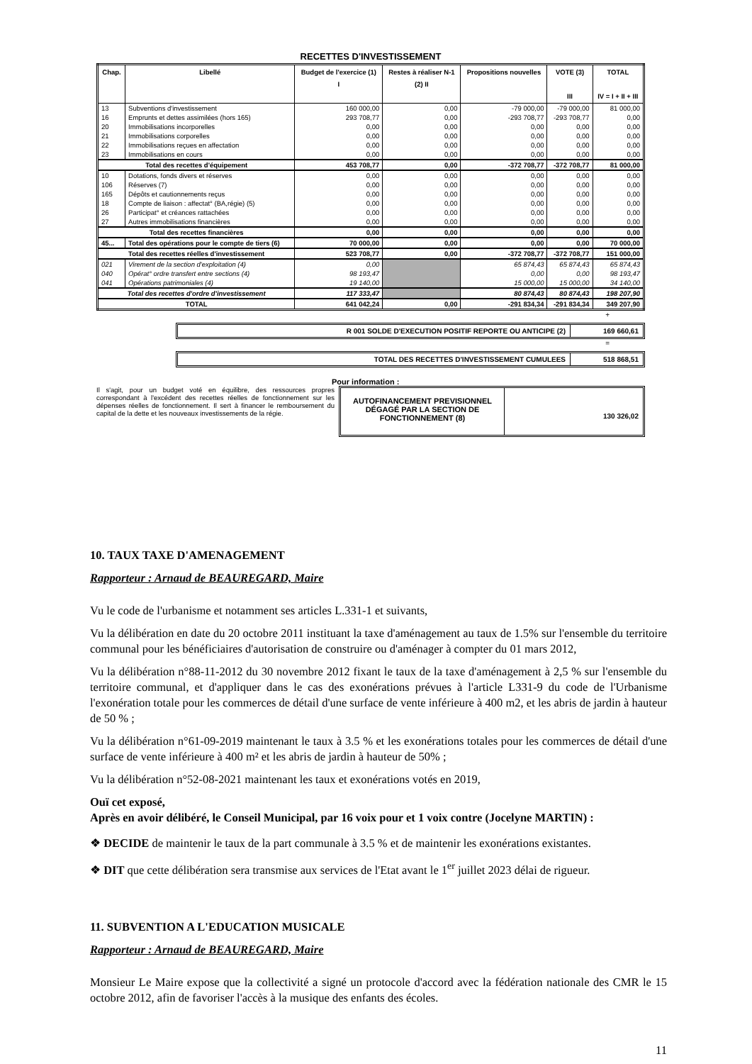RECETTES D'INVESTISSEMENT
| Chap. | Libellé | Budget de l'exercice (1) I | Restes à réaliser N-1 (2) II | Propositions nouvelles | VOTE (3) III | TOTAL IV = I + II + III |
| --- | --- | --- | --- | --- | --- | --- |
| 13 | Subventions d'investissement | 160 000,00 | 0,00 | -79 000,00 | -79 000,00 | 81 000,00 |
| 16 | Emprunts et dettes assimilées (hors 165) | 293 708,77 | 0,00 | -293 708,77 | -293 708,77 | 0,00 |
| 20 | Immobilisations incorporelles | 0,00 | 0,00 | 0,00 | 0,00 | 0,00 |
| 21 | Immobilisations corporelles | 0,00 | 0,00 | 0,00 | 0,00 | 0,00 |
| 22 | Immobilisations reçues en affectation | 0,00 | 0,00 | 0,00 | 0,00 | 0,00 |
| 23 | Immobilisations en cours | 0,00 | 0,00 | 0,00 | 0,00 | 0,00 |
| Total des recettes d'équipement | | 453 708,77 | 0,00 | -372 708,77 | -372 708,77 | 81 000,00 |
| 10 | Dotations, fonds divers et réserves | 0,00 | 0,00 | 0,00 | 0,00 | 0,00 |
| 106 | Réserves (7) | 0,00 | 0,00 | 0,00 | 0,00 | 0,00 |
| 165 | Dépôts et cautionnements reçus | 0,00 | 0,00 | 0,00 | 0,00 | 0,00 |
| 18 | Compte de liaison : affectat° (BA,régie) (5) | 0,00 | 0,00 | 0,00 | 0,00 | 0,00 |
| 26 | Participat° et créances rattachées | 0,00 | 0,00 | 0,00 | 0,00 | 0,00 |
| 27 | Autres immobilisations financières | 0,00 | 0,00 | 0,00 | 0,00 | 0,00 |
| Total des recettes financières | | 0,00 | 0,00 | 0,00 | 0,00 | 0,00 |
| 45... | Total des opérations pour le compte de tiers (6) | 70 000,00 | 0,00 | 0,00 | 0,00 | 70 000,00 |
| Total des recettes réelles d'investissement | | 523 708,77 | 0,00 | -372 708,77 | -372 708,77 | 151 000,00 |
| 021 | Virement de la section d'exploitation (4) | 0,00 | | 65 874,43 | 65 874,43 | 65 874,43 |
| 040 | Opérat° ordre transfert entre sections (4) | 98 193,47 | | 0,00 | 0,00 | 98 193,47 |
| 041 | Opérations patrimoniales (4) | 19 140,00 | | 15 000,00 | 15 000,00 | 34 140,00 |
| Total des recettes d'ordre d'investissement | | 117 333,47 | | 80 874,43 | 80 874,43 | 198 207,90 |
| TOTAL | | 641 042,24 | 0,00 | -291 834,34 | -291 834,34 | 349 207,90 |
+
R 001 SOLDE D'EXECUTION POSITIF REPORTE OU ANTICIPE (2)
169 660,61
=
TOTAL DES RECETTES D'INVESTISSEMENT CUMULEES
518 868,51
Il s'agit, pour un budget voté en équilibre, des ressources propres correspondant à l'excédent des recettes réelles de fonctionnement sur les dépenses réelles de fonctionnement. Il sert à financer le remboursement du capital de la dette et les nouveaux investissements de la régie.
Pour information :
AUTOFINANCEMENT PREVISIONNEL DÉGAGÉ PAR LA SECTION DE FONCTIONNEMENT (8)
130 326,02
10. TAUX TAXE D'AMENAGEMENT
Rapporteur : Arnaud de BEAUREGARD, Maire
Vu le code de l'urbanisme et notamment ses articles L.331-1 et suivants,
Vu la délibération en date du 20 octobre 2011 instituant la taxe d'aménagement au taux de 1.5% sur l'ensemble du territoire communal pour les bénéficiaires d'autorisation de construire ou d'aménager à compter du 01 mars 2012,
Vu la délibération n°88-11-2012 du 30 novembre 2012 fixant le taux de la taxe d'aménagement à 2,5 % sur l'ensemble du territoire communal, et d'appliquer dans le cas des exonérations prévues à l'article L331-9 du code de l'Urbanisme l'exonération totale pour les commerces de détail d'une surface de vente inférieure à 400 m2, et les abris de jardin à hauteur de 50 % ;
Vu la délibération n°61-09-2019 maintenant le taux à 3.5 % et les exonérations totales pour les commerces de détail d'une surface de vente inférieure à 400 m² et les abris de jardin à hauteur de 50% ;
Vu la délibération n°52-08-2021 maintenant les taux et exonérations votés en 2019,
Ouï cet exposé,
Après en avoir délibéré, le Conseil Municipal, par 16 voix pour et 1 voix contre (Jocelyne MARTIN) :
❖ DECIDE de maintenir le taux de la part communale à 3.5 % et de maintenir les exonérations existantes.
❖ DIT que cette délibération sera transmise aux services de l'Etat avant le 1<sup>er</sup> juillet 2023 délai de rigueur.
11. SUBVENTION A L'EDUCATION MUSICALE
Rapporteur : Arnaud de BEAUREGARD, Maire
Monsieur Le Maire expose que la collectivité a signé un protocole d'accord avec la fédération nationale des CMR le 15 octobre 2012, afin de favoriser l'accès à la musique des enfants des écoles.
11